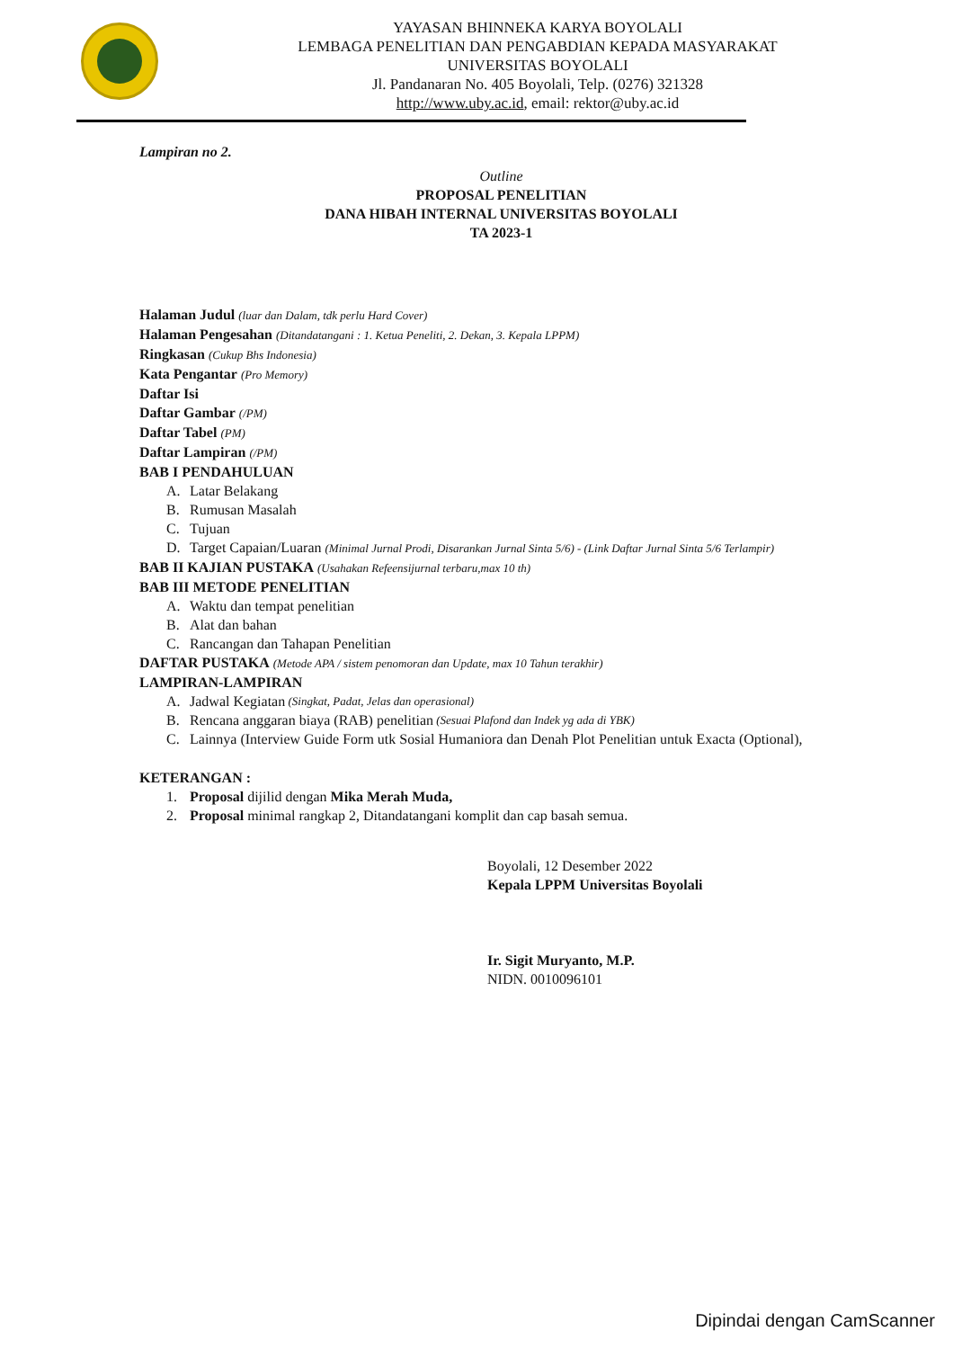YAYASAN BHINNEKA KARYA BOYOLALI
LEMBAGA PENELITIAN DAN PENGABDIAN KEPADA MASYARAKAT
UNIVERSITAS BOYOLALI
Jl. Pandanaran No. 405 Boyolali, Telp. (0276) 321328
http://www.uby.ac.id, email: rektor@uby.ac.id
Lampiran no 2.
Outline
PROPOSAL PENELITIAN
DANA HIBAH INTERNAL UNIVERSITAS BOYOLALI
TA 2023-1
Halaman Judul (luar dan Dalam, tdk perlu Hard Cover)
Halaman Pengesahan (Ditandatangani : 1. Ketua Peneliti, 2. Dekan, 3. Kepala LPPM)
Ringkasan (Cukup Bhs Indonesia)
Kata Pengantar (Pro Memory)
Daftar Isi
Daftar Gambar (/PM)
Daftar Tabel (PM)
Daftar Lampiran (/PM)
BAB I PENDAHULUAN
A. Latar Belakang
B. Rumusan Masalah
C. Tujuan
D. Target Capaian/Luaran (Minimal Jurnal Prodi, Disarankan Jurnal Sinta 5/6) - (Link Daftar Jurnal Sinta 5/6 Terlampir)
BAB II KAJIAN PUSTAKA (Usahakan Refeensijurnal terbaru,max 10 th)
BAB III METODE PENELITIAN
A. Waktu dan tempat penelitian
B. Alat dan bahan
C. Rancangan dan Tahapan Penelitian
DAFTAR PUSTAKA (Metode APA / sistem penomoran dan Update, max 10 Tahun terakhir)
LAMPIRAN-LAMPIRAN
A. Jadwal Kegiatan (Singkat, Padat, Jelas dan operasional)
B. Rencana anggaran biaya (RAB) penelitian (Sesuai Plafond dan Indek yg ada di YBK)
C. Lainnya (Interview Guide Form utk Sosial Humaniora dan Denah Plot Penelitian untuk Exacta (Optional),
KETERANGAN :
1. Proposal dijilid dengan Mika Merah Muda,
2. Proposal minimal rangkap 2, Ditandatangani komplit dan cap basah semua.
Boyolali, 12 Desember 2022
Kepala LPPM Universitas Boyolali
Ir. Sigit Muryanto, M.P.
NIDN. 0010096101
Dipindai dengan CamScanner